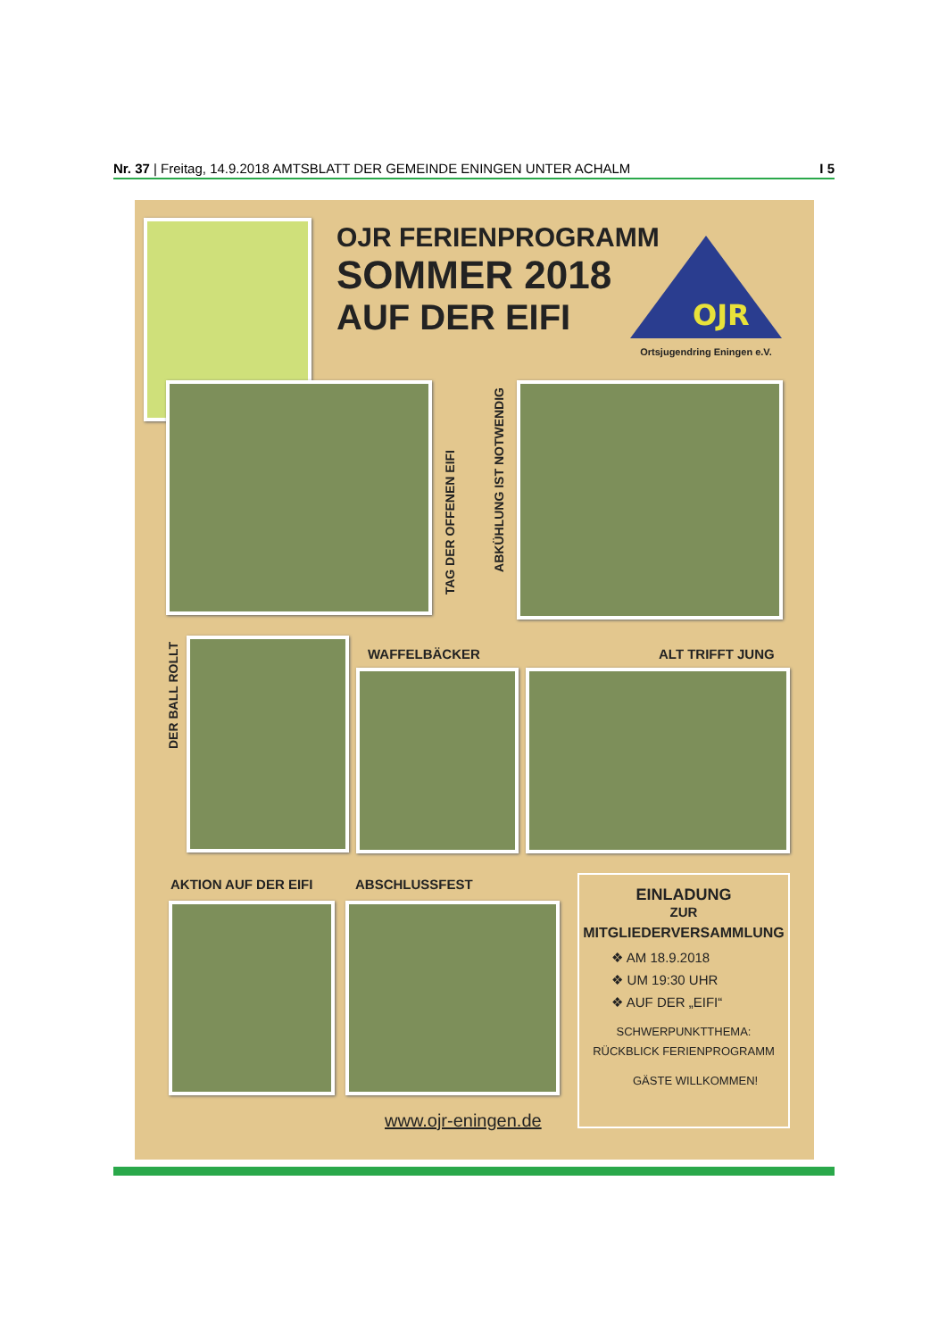Nr. 37 | Freitag, 14.9.2018 AMTSBLATT DER GEMEINDE ENINGEN UNTER ACHALM I 5
OJR FERIENPROGRAMM
SOMMER 2018
AUF DER EIFI
OJR
Ortsjugendring Eningen e.V.
TAG DER OFFENEN EIFI
ABKÜHLUNG IST NOTWENDIG
DER BALL ROLLT
WAFFELBÄCKER ALT TRIFFT JUNG
AKTION AUF DER EIFI ABSCHLUSSFEST
www.ojr-eningen.de
EINLADUNG
ZUR
MITGLIEDERVERSAMMLUNG
❖ AM 18.9.2018
❖ UM 19:30 UHR
❖ AUF DER „EIFI“
SCHWERPUNKTTHEMA:
RÜCKBLICK FERIENPROGRAMM
GÄSTE WILLKOMMEN!